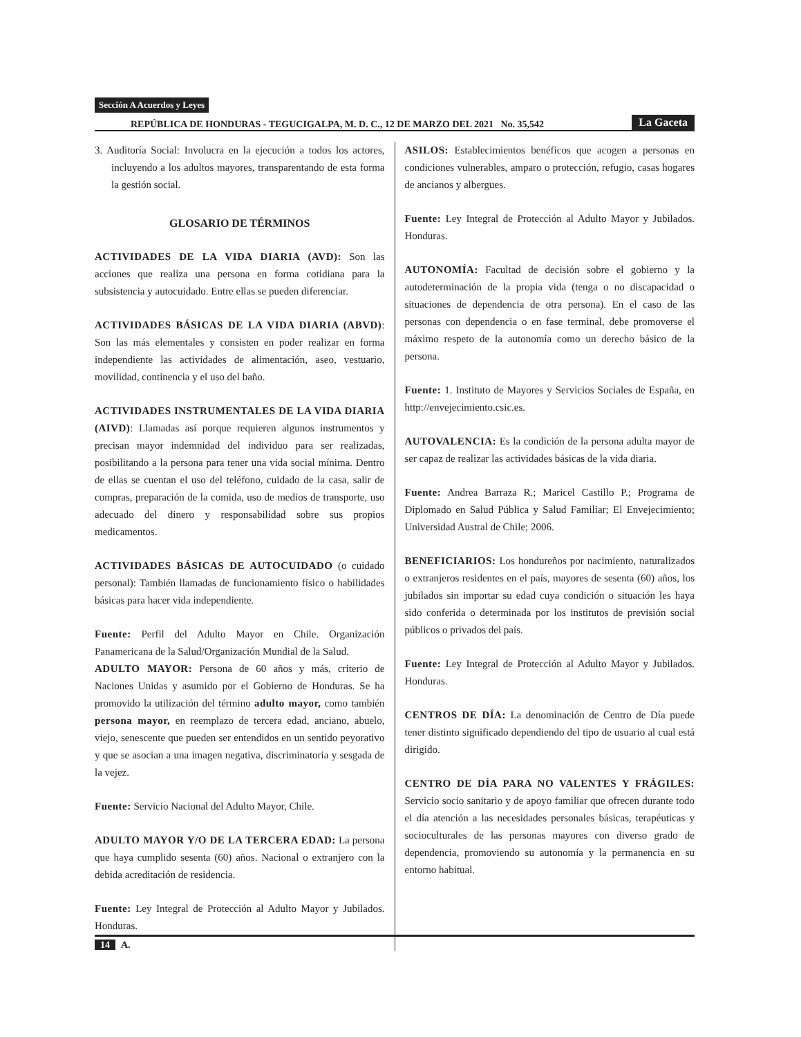Sección A Acuerdos y Leyes
REPÚBLICA DE HONDURAS - TEGUCIGALPA, M. D. C., 12 DE MARZO DEL 2021 No. 35,542 La Gaceta
3. Auditoría Social: Involucra en la ejecución a todos los actores, incluyendo a los adultos mayores, transparentando de esta forma la gestión social.
GLOSARIO DE TÉRMINOS
ACTIVIDADES DE LA VIDA DIARIA (AVD): Son las acciones que realiza una persona en forma cotidiana para la subsistencia y autocuidado. Entre ellas se pueden diferenciar.
ACTIVIDADES BÁSICAS DE LA VIDA DIARIA (ABVD): Son las más elementales y consisten en poder realizar en forma independiente las actividades de alimentación, aseo, vestuario, movilidad, continencia y el uso del baño.
ACTIVIDADES INSTRUMENTALES DE LA VIDA DIARIA (AIVD): Llamadas así porque requieren algunos instrumentos y precisan mayor indemnidad del individuo para ser realizadas, posibilitando a la persona para tener una vida social mínima. Dentro de ellas se cuentan el uso del teléfono, cuidado de la casa, salir de compras, preparación de la comida, uso de medios de transporte, uso adecuado del dinero y responsabilidad sobre sus propios medicamentos.
ACTIVIDADES BÁSICAS DE AUTOCUIDADO (o cuidado personal): También llamadas de funcionamiento físico o habilidades básicas para hacer vida independiente.
Fuente: Perfil del Adulto Mayor en Chile. Organización Panamericana de la Salud/Organización Mundial de la Salud.
ADULTO MAYOR: Persona de 60 años y más, criterio de Naciones Unidas y asumido por el Gobierno de Honduras. Se ha promovido la utilización del término adulto mayor, como también persona mayor, en reemplazo de tercera edad, anciano, abuelo, viejo, senescente que pueden ser entendidos en un sentido peyorativo y que se asocian a una imagen negativa, discriminatoria y sesgada de la vejez.
Fuente: Servicio Nacional del Adulto Mayor, Chile.
ADULTO MAYOR Y/O DE LA TERCERA EDAD: La persona que haya cumplido sesenta (60) años. Nacional o extranjero con la debida acreditación de residencia.
Fuente: Ley Integral de Protección al Adulto Mayor y Jubilados. Honduras.
ASILOS: Establecimientos benéficos que acogen a personas en condiciones vulnerables, amparo o protección, refugio, casas hogares de ancianos y albergues.
Fuente: Ley Integral de Protección al Adulto Mayor y Jubilados. Honduras.
AUTONOMÍA: Facultad de decisión sobre el gobierno y la autodeterminación de la propia vida (tenga o no discapacidad o situaciones de dependencia de otra persona). En el caso de las personas con dependencia o en fase terminal, debe promoverse el máximo respeto de la autonomía como un derecho básico de la persona.
Fuente: 1. Instituto de Mayores y Servicios Sociales de España, en http://envejecimiento.csic.es.
AUTOVALENCIA: Es la condición de la persona adulta mayor de ser capaz de realizar las actividades básicas de la vida diaria.
Fuente: Andrea Barraza R.; Maricel Castillo P.; Programa de Diplomado en Salud Pública y Salud Familiar; El Envejecimiento; Universidad Austral de Chile; 2006.
BENEFICIARIOS: Los hondureños por nacimiento, naturalizados o extranjeros residentes en el país, mayores de sesenta (60) años, los jubilados sin importar su edad cuya condición o situación les haya sido conferida o determinada por los institutos de previsión social públicos o privados del país.
Fuente: Ley Integral de Protección al Adulto Mayor y Jubilados. Honduras.
CENTROS DE DÍA: La denominación de Centro de Día puede tener distinto significado dependiendo del tipo de usuario al cual está dirigido.
CENTRO DE DÍA PARA NO VALENTES Y FRÁGILES: Servicio socio sanitario y de apoyo familiar que ofrecen durante todo el día atención a las necesidades personales básicas, terapéuticas y socioculturales de las personas mayores con diverso grado de dependencia, promoviendo su autonomía y la permanencia en su entorno habitual.
14 A.